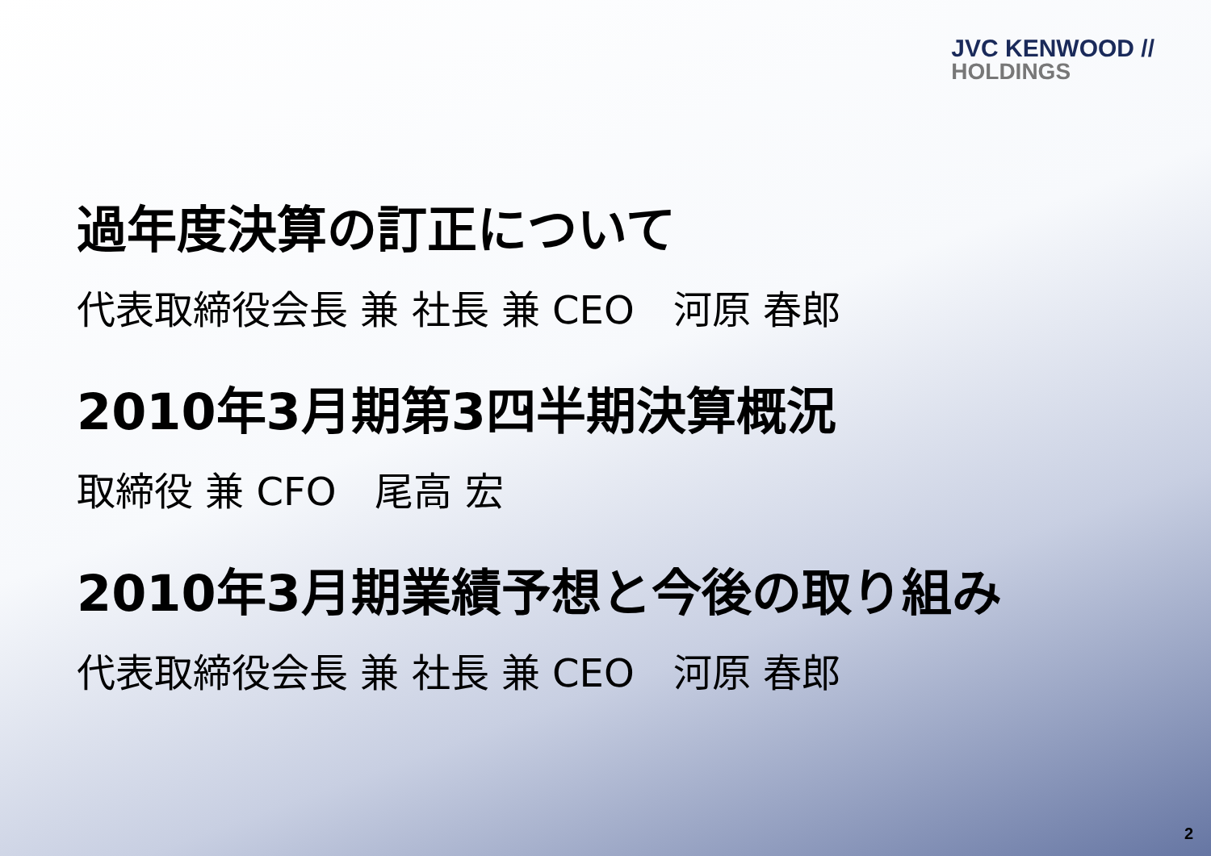JVC KENWOOD //
HOLDINGS
過年度決算の訂正について
代表取締役会長 兼 社長 兼 CEO　河原 春郎
2010年3月期第3四半期決算概況
取締役 兼 CFO　尾高 宏
2010年3月期業績予想と今後の取り組み
代表取締役会長 兼 社長 兼 CEO　河原 春郎
2